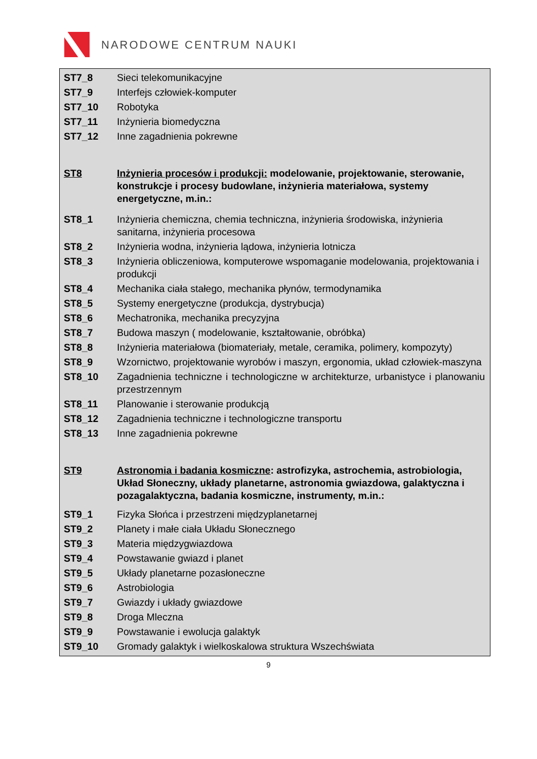NARODOWE CENTRUM NAUKI
| ST7_8 | Sieci telekomunikacyjne |
| ST7_9 | Interfejs człowiek-komputer |
| ST7_10 | Robotyka |
| ST7_11 | Inżynieria biomedyczna |
| ST7_12 | Inne zagadnienia pokrewne |
| ST8 | Inżynieria procesów i produkcji: modelowanie, projektowanie, sterowanie, konstrukcje i procesy budowlane, inżynieria materiałowa, systemy energetyczne, m.in.: |
| ST8_1 | Inżynieria chemiczna, chemia techniczna, inżynieria środowiska, inżynieria sanitarna, inżynieria procesowa |
| ST8_2 | Inżynieria wodna, inżynieria lądowa, inżynieria lotnicza |
| ST8_3 | Inżynieria obliczeniowa, komputerowe wspomaganie modelowania, projektowania i produkcji |
| ST8_4 | Mechanika ciała stałego, mechanika płynów, termodynamika |
| ST8_5 | Systemy energetyczne (produkcja, dystrybucja) |
| ST8_6 | Mechatronika, mechanika precyzyjna |
| ST8_7 | Budowa maszyn ( modelowanie, kształtowanie, obróbka) |
| ST8_8 | Inżynieria materiałowa (biomateriały, metale, ceramika, polimery, kompozyty) |
| ST8_9 | Wzornictwo, projektowanie wyrobów i maszyn, ergonomia, układ człowiek-maszyna |
| ST8_10 | Zagadnienia techniczne i technologiczne w architekturze, urbanistyce i planowaniu przestrzennym |
| ST8_11 | Planowanie i sterowanie produkcją |
| ST8_12 | Zagadnienia techniczne i technologiczne transportu |
| ST8_13 | Inne zagadnienia pokrewne |
| ST9 | Astronomia i badania kosmiczne : astrofizyka, astrochemia, astrobiologia, Układ Słoneczny, układy planetarne, astronomia gwiazdowa, galaktyczna i pozagalaktyczna, badania kosmiczne, instrumenty, m.in.: |
| ST9_1 | Fizyka Słońca i przestrzeni międzyplanetarnej |
| ST9_2 | Planety i małe ciała Układu Słonecznego |
| ST9_3 | Materia międzygwiazdowa |
| ST9_4 | Powstawanie gwiazd i planet |
| ST9_5 | Układy planetarne pozasłoneczne |
| ST9_6 | Astrobiologia |
| ST9_7 | Gwiazdy i układy gwiazdowe |
| ST9_8 | Droga Mleczna |
| ST9_9 | Powstawanie i ewolucja galaktyk |
| ST9_10 | Gromady galaktyk i wielkoskalowa struktura Wszechświata |
9